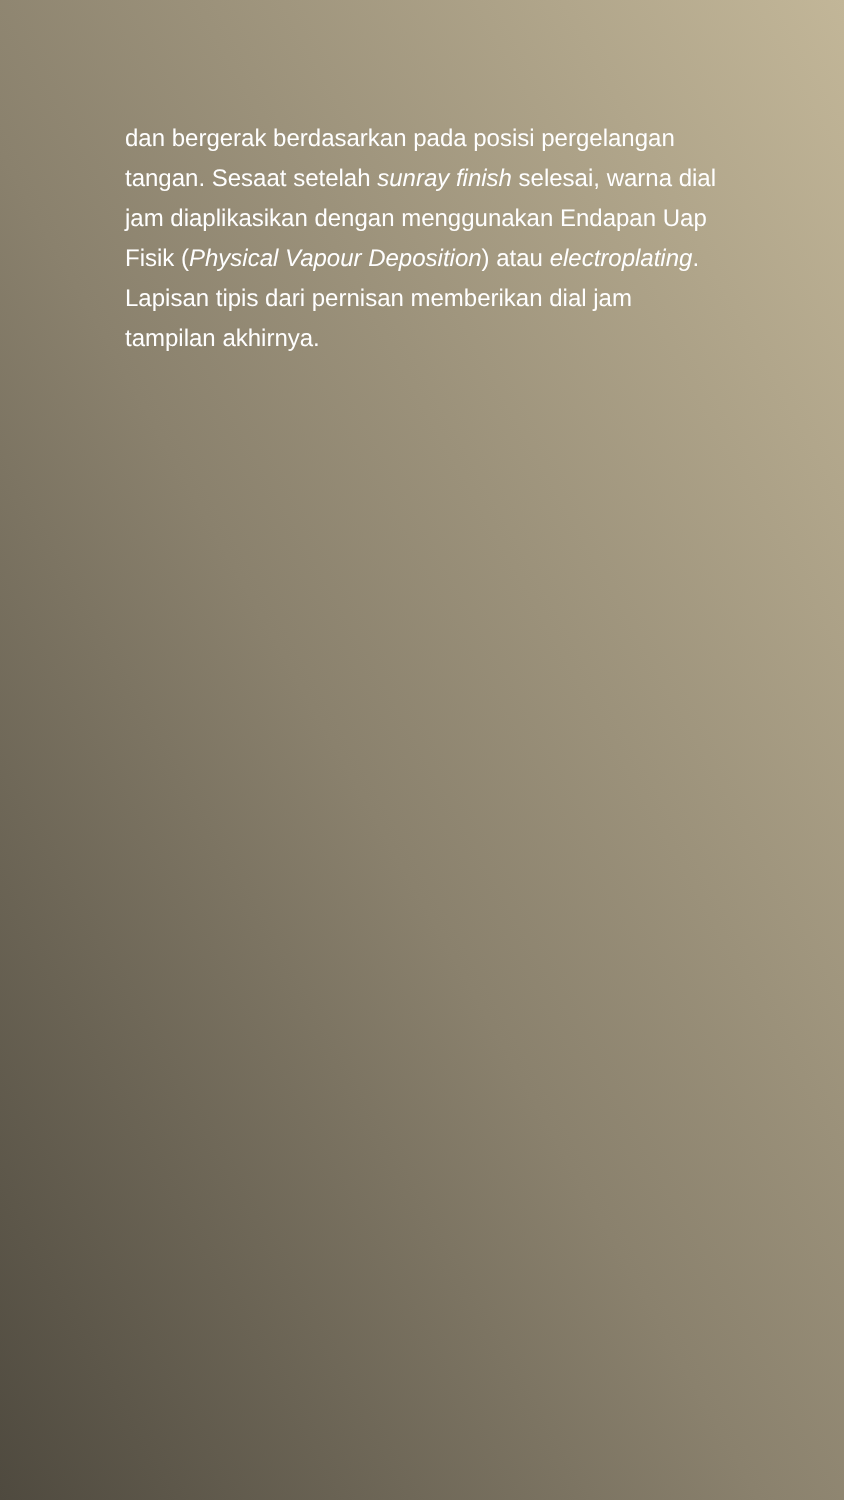dan bergerak berdasarkan pada posisi pergelangan tangan. Sesaat setelah sunray finish selesai, warna dial jam diaplikasikan dengan menggunakan Endapan Uap Fisik (Physical Vapour Deposition) atau electroplating. Lapisan tipis dari pernisan memberikan dial jam tampilan akhirnya.